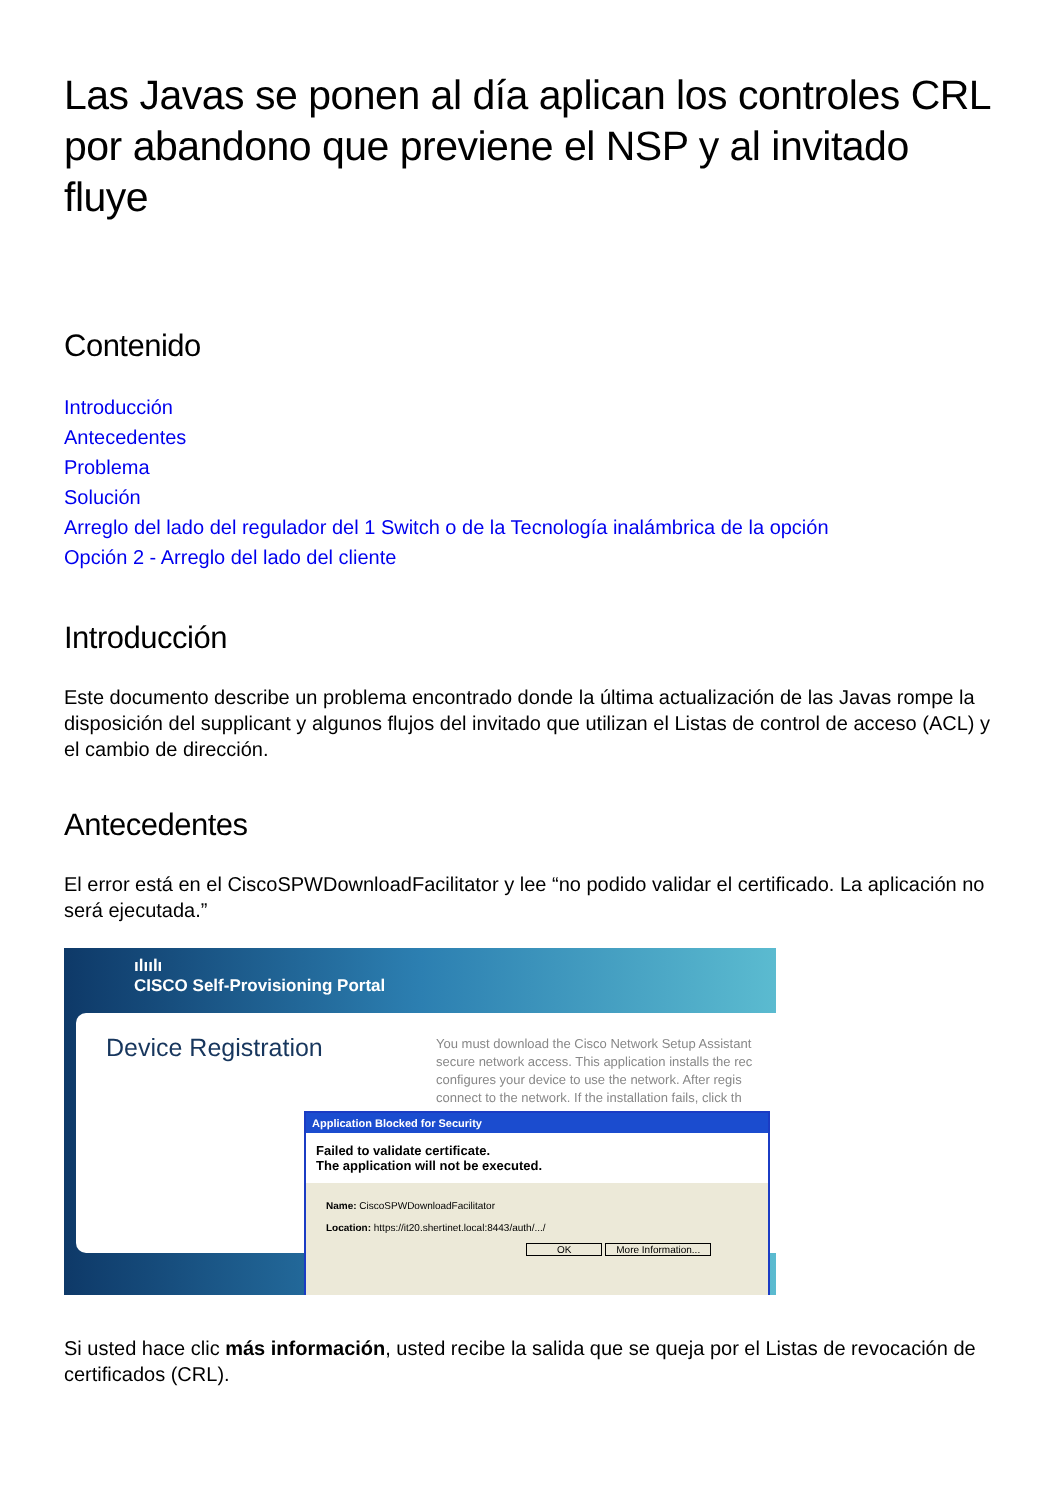Las Javas se ponen al día aplican los controles CRL por abandono que previene el NSP y al invitado fluye
Contenido
Introducción
Antecedentes
Problema
Solución
Arreglo del lado del regulador del 1 Switch o de la Tecnología inalámbrica de la opción
Opción 2 - Arreglo del lado del cliente
Introducción
Este documento describe un problema encontrado donde la última actualización de las Javas rompe la disposición del supplicant y algunos flujos del invitado que utilizan el Listas de control de acceso (ACL) y el cambio de dirección.
Antecedentes
El error está en el CiscoSPWDownloadFacilitator y lee “no podido validar el certificado. La aplicación no será ejecutada.”
ılıılı
CISCO Self-Provisioning Portal
Device Registration
You must download the Cisco Network Setup Assistant
secure network access. This application installs the rec
configures your device to use the network. After regis
connect to the network. If the installation fails, click th
Application Blocked for Security
Failed to validate certificate.
The application will not be executed.
Name: CiscoSPWDownloadFacilitator
Location: https://it20.shertinet.local:8443/auth/.../
OK More Information...
Si usted hace clic más información, usted recibe la salida que se queja por el Listas de revocación de certificados (CRL).